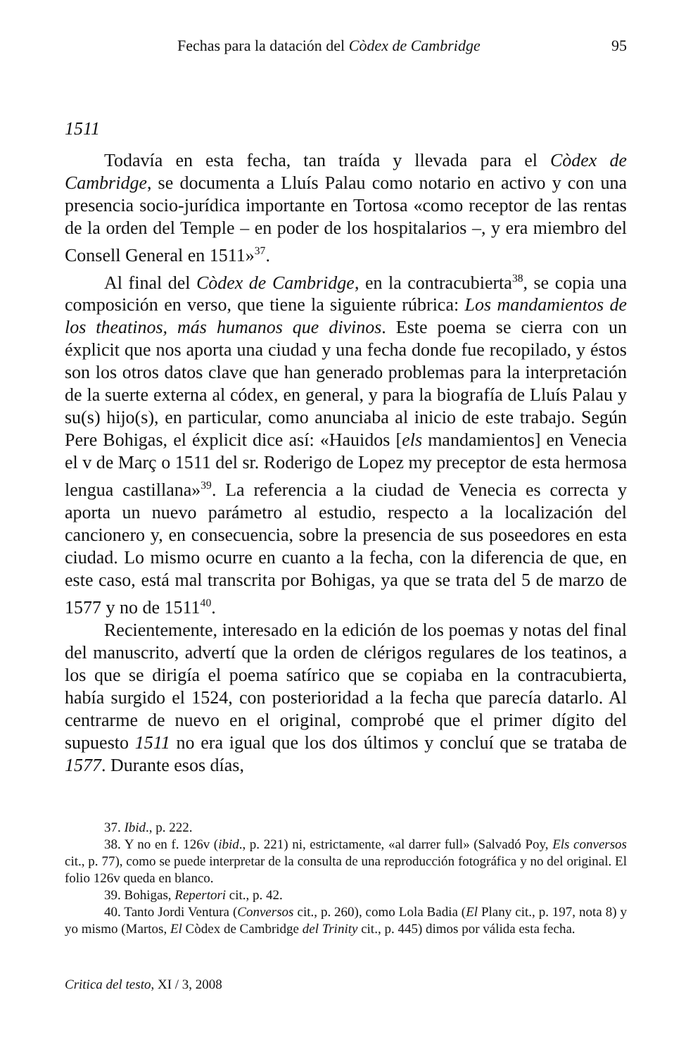Fechas para la datación del Còdex de Cambridge 95
1511
Todavía en esta fecha, tan traída y llevada para el Còdex de Cambridge, se documenta a Lluís Palau como notario en activo y con una presencia socio-jurídica importante en Tortosa «como receptor de las rentas de la orden del Temple – en poder de los hospitalarios –, y era miembro del Consell General en 1511»<sup>37</sup>.
Al final del Còdex de Cambridge, en la contracubierta<sup>38</sup>, se copia una composición en verso, que tiene la siguiente rúbrica: Los mandamientos de los theatinos, más humanos que divinos. Este poema se cierra con un éxplicit que nos aporta una ciudad y una fecha donde fue recopilado, y éstos son los otros datos clave que han generado problemas para la interpretación de la suerte externa al códex, en general, y para la biografía de Lluís Palau y su(s) hijo(s), en particular, como anunciaba al inicio de este trabajo. Según Pere Bohigas, el éxplicit dice así: «Hauidos [els mandamientos] en Venecia el v de Març o 1511 del sr. Roderigo de Lopez my preceptor de esta hermosa lengua castillana»<sup>39</sup>. La referencia a la ciudad de Venecia es correcta y aporta un nuevo parámetro al estudio, respecto a la localización del cancionero y, en consecuencia, sobre la presencia de sus poseedores en esta ciudad. Lo mismo ocurre en cuanto a la fecha, con la diferencia de que, en este caso, está mal transcrita por Bohigas, ya que se trata del 5 de marzo de 1577 y no de 1511<sup>40</sup>.
Recientemente, interesado en la edición de los poemas y notas del final del manuscrito, advertí que la orden de clérigos regulares de los teatinos, a los que se dirigía el poema satírico que se copiaba en la contracubierta, había surgido el 1524, con posterioridad a la fecha que parecía datarlo. Al centrarme de nuevo en el original, comprobé que el primer dígito del supuesto 1511 no era igual que los dos últimos y concluí que se trataba de 1577. Durante esos días,
37. Ibid., p. 222.
38. Y no en f. 126v (ibid., p. 221) ni, estrictamente, «al darrer full» (Salvadó Poy, Els conversos cit., p. 77), como se puede interpretar de la consulta de una reproducción fotográfica y no del original. El folio 126v queda en blanco.
39. Bohigas, Repertori cit., p. 42.
40. Tanto Jordi Ventura (Conversos cit., p. 260), como Lola Badia (El Plany cit., p. 197, nota 8) y yo mismo (Martos, El Còdex de Cambridge del Trinity cit., p. 445) dimos por válida esta fecha.
Critica del testo, XI / 3, 2008